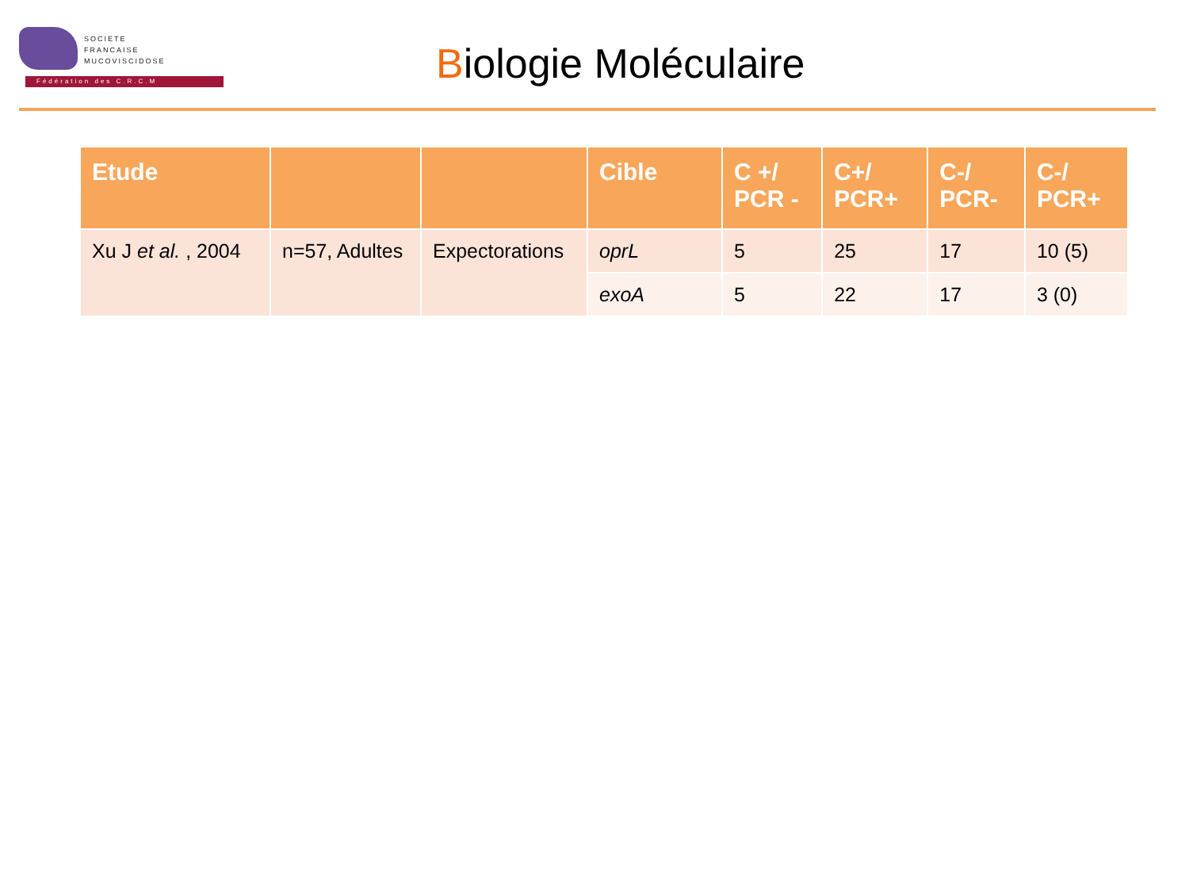SOCIETE
FRANCAISE
MUCOVISCIDOSE
Fédération des C.R.C.M
Biologie Moléculaire
| Etude | | | Cible | C +/ PCR - | C+/ PCR+ | C-/ PCR- | C-/ PCR+ |
| --- | --- | --- | --- | --- | --- | --- | --- |
| Xu J et al. , 2004 | n=57, Adultes | Expectorations | oprL | 5 | 25 | 17 | 10 (5) |
| | | | exoA | 5 | 22 | 17 | 3 (0) |